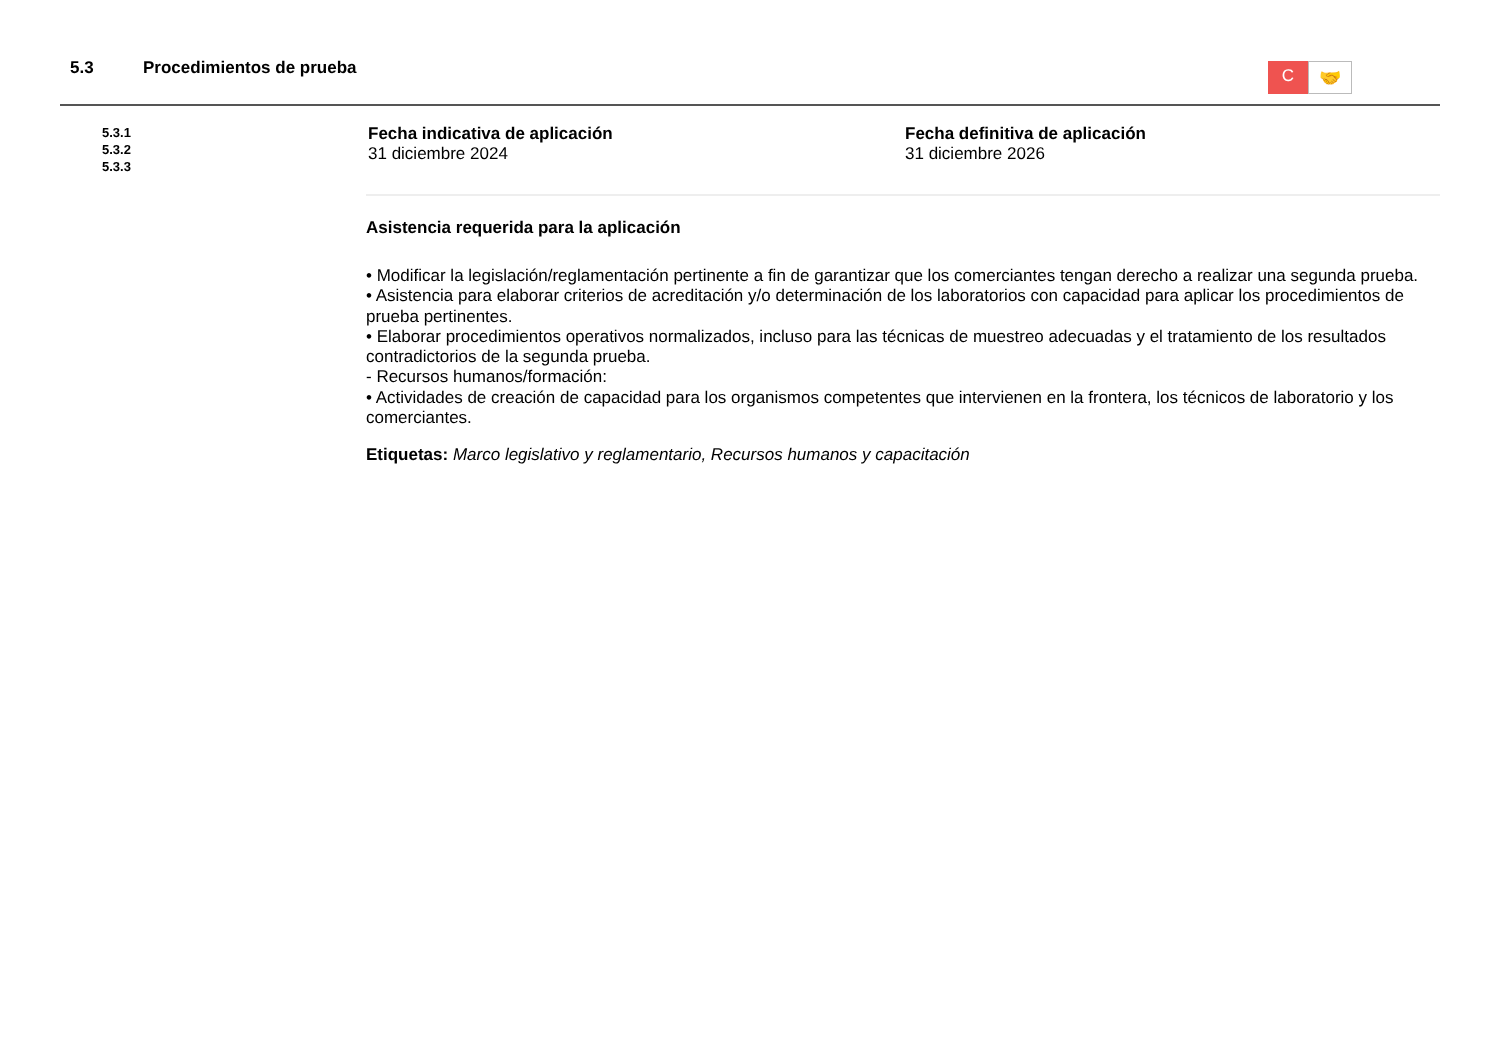5.3 Procedimientos de prueba
C
🤝
5.3.1
5.3.2
5.3.3
Fecha indicativa de aplicación
31 diciembre 2024
Fecha definitiva de aplicación
31 diciembre 2026
Asistencia requerida para la aplicación
• Modificar la legislación/reglamentación pertinente a fin de garantizar que los comerciantes tengan derecho a realizar una segunda prueba.
• Asistencia para elaborar criterios de acreditación y/o determinación de los laboratorios con capacidad para aplicar los procedimientos de prueba pertinentes.
• Elaborar procedimientos operativos normalizados, incluso para las técnicas de muestreo adecuadas y el tratamiento de los resultados contradictorios de la segunda prueba.
- Recursos humanos/formación:
• Actividades de creación de capacidad para los organismos competentes que intervienen en la frontera, los técnicos de laboratorio y los comerciantes.
Etiquetas: Marco legislativo y reglamentario, Recursos humanos y capacitación